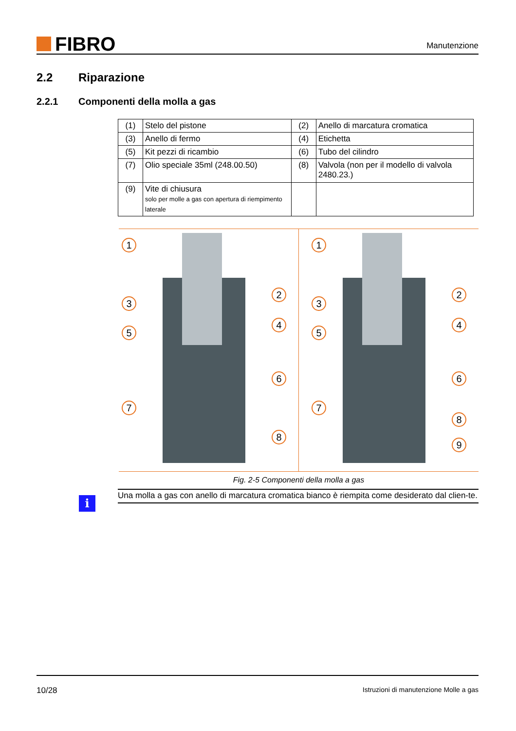FIBRO
Manutenzione
2.2 Riparazione
2.2.1 Componenti della molla a gas
| (1) | Stelo del pistone | (2) | Anello di marcatura cromatica |
| (3) | Anello di fermo | (4) | Etichetta |
| (5) | Kit pezzi di ricambio | (6) | Tubo del cilindro |
| (7) | Olio speciale 35ml (248.00.50) | (8) | Valvola (non per il modello di valvola 2480.23.) |
| (9) | Vite di chiusura solo per molle a gas con apertura di riempimento laterale | | |
1
2
3
4
5
6
7
8
1
2
3
4
5
6
7
8
9
Fig. 2-5 Componenti della molla a gas
i
Una molla a gas con anello di marcatura cromatica bianco è riempita come desiderato dal clien-te.
10/28 Istruzioni di manutenzione Molle a gas